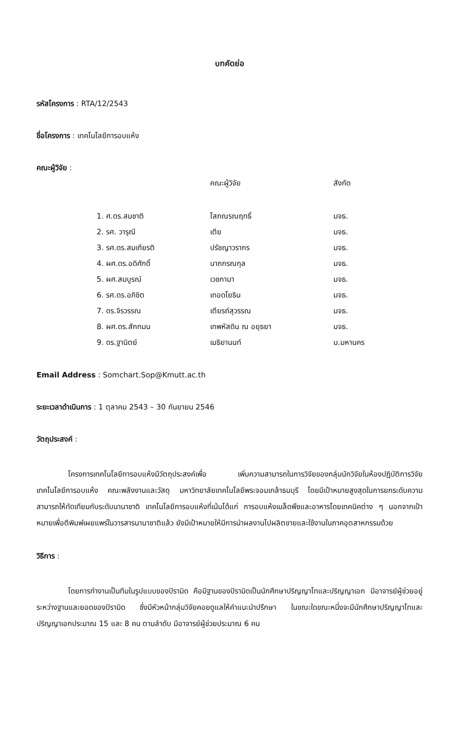บทคัดย่อ
รหัสโครงการ : RTA/12/2543
ชื่อโครงการ : เทคโนโลยีการอบแห้ง
คณะผู้วิจัย :
| | คณะผู้วิจัย | สังกัด |
| --- | --- | --- |
| 1. ศ.ดร.สมชาติ | โสภณรณฤทธิ์ | มจธ. |
| 2. รศ. วารุณี | เตีย | มจธ. |
| 3. รศ.ดร.สมเกียรติ | ปรัชญาวรากร | มจธ. |
| 4. ผศ.ดร.อดิศักดิ์ | นาถกรณกุล | มจธ. |
| 5. ผศ.สมบูรณ์ | เวชกามา | มจธ. |
| 6. รศ.ดร.อภิชิต | เทอดโยธิน | มจธ. |
| 7. ดร.จิรวรรณ | เตียรถ์สุวรรณ | มจธ. |
| 8. ผศ.ดร.สักกมน | เทพหัสดิน ณ อยุธยา | มจธ. |
| 9. ดร.ฐานิตย์ | เมธิยานนท์ | ม.มหานคร |
Email Address : Somchart.Sop@Kmutt.ac.th
ระยะเวลาดำเนินการ : 1 ตุลาคม 2543 – 30 กันยายน 2546
วัตถุประสงค์ :
โครงการเทคโนโลยีการอบแห้งมีวัตถุประสงค์เพื่อ เพิ่มความสามารถในการวิจัยของกลุ่มนักวิจัยในห้องปฏิบัติการวิจัยเทคโนโลยีการอบแห้ง คณะพลังงานและวัสดุ มหาวิทยาลัยเทคโนโลยีพระจอมเกล้าธนบุรี โดยมีเป้าหมายสูงสุดในการยกระดับความสามารถให้ทัดเทียมกับระดับนานาชาติ เทคโนโลยีการอบแห้งที่เน้นได้แก่ การอบแห้งเมล็ดพืชและอาหารโดยเทคนิคต่าง ๆ นอกจากเป้าหมายเพื่อตีพิมพ์เผยแพร่ในวารสารนานาชาติแล้ว ยังมีเป้าหมายให้มีการนำผลงานไปผลิตขายและใช้งานในภาคอุตสาหกรรมด้วย
วิธีการ :
โดยการทำงานเป็นทีมในรูปแบบของปิรามิด คือมีฐานของปิรามิดเป็นนักศึกษาปริญญาโทและปริญญาเอก มีอาจารย์ผู้ช่วยอยู่ระหว่างฐานและยอดของปิรามิด ซึ่งมีหัวหน้ากลุ่มวิจัยคอยดูแลให้คำแนะนำปรึกษา ในขณะใดขณะหนึ่งจะมีนักศึกษาปริญญาโทและปริญญาเอกประมาณ 15 และ 8 คน ตามลำดับ มีอาจารย์ผู้ช่วยประมาณ 6 คน